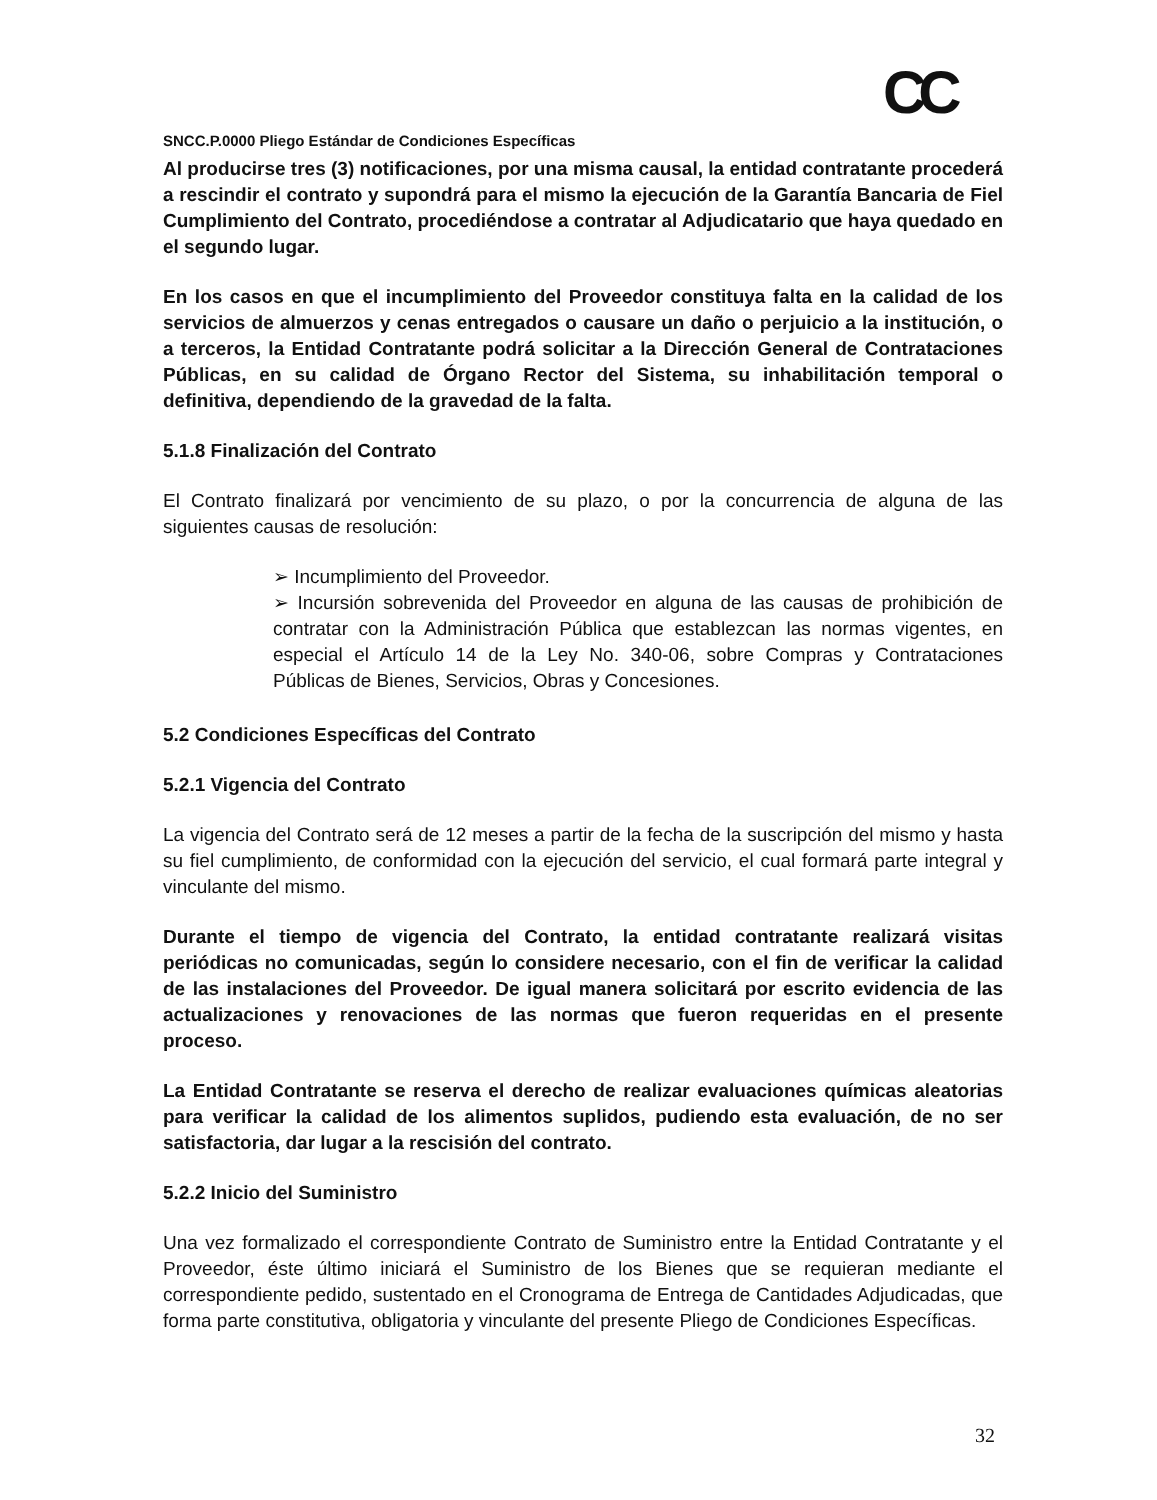CC
SNCC.P.0000 Pliego Estándar de Condiciones Específicas
Al producirse tres (3) notificaciones, por una misma causal, la entidad contratante procederá a rescindir el contrato y supondrá para el mismo la ejecución de la Garantía Bancaria de Fiel Cumplimiento del Contrato, procediéndose a contratar al Adjudicatario que haya quedado en el segundo lugar.
En los casos en que el incumplimiento del Proveedor constituya falta en la calidad de los servicios de almuerzos y cenas entregados o causare un daño o perjuicio a la institución, o a terceros, la Entidad Contratante podrá solicitar a la Dirección General de Contrataciones Públicas, en su calidad de Órgano Rector del Sistema, su inhabilitación temporal o definitiva, dependiendo de la gravedad de la falta.
5.1.8 Finalización del Contrato
El Contrato finalizará por vencimiento de su plazo, o por la concurrencia de alguna de las siguientes causas de resolución:
➢ Incumplimiento del Proveedor.
➢ Incursión sobrevenida del Proveedor en alguna de las causas de prohibición de contratar con la Administración Pública que establezcan las normas vigentes, en especial el Artículo 14 de la Ley No. 340-06, sobre Compras y Contrataciones Públicas de Bienes, Servicios, Obras y Concesiones.
5.2 Condiciones Específicas del Contrato
5.2.1 Vigencia del Contrato
La vigencia del Contrato será de 12 meses a partir de la fecha de la suscripción del mismo y hasta su fiel cumplimiento, de conformidad con la ejecución del servicio, el cual formará parte integral y vinculante del mismo.
Durante el tiempo de vigencia del Contrato, la entidad contratante realizará visitas periódicas no comunicadas, según lo considere necesario, con el fin de verificar la calidad de las instalaciones del Proveedor. De igual manera solicitará por escrito evidencia de las actualizaciones y renovaciones de las normas que fueron requeridas en el presente proceso.
La Entidad Contratante se reserva el derecho de realizar evaluaciones químicas aleatorias para verificar la calidad de los alimentos suplidos, pudiendo esta evaluación, de no ser satisfactoria, dar lugar a la rescisión del contrato.
5.2.2 Inicio del Suministro
Una vez formalizado el correspondiente Contrato de Suministro entre la Entidad Contratante y el Proveedor, éste último iniciará el Suministro de los Bienes que se requieran mediante el correspondiente pedido, sustentado en el Cronograma de Entrega de Cantidades Adjudicadas, que forma parte constitutiva, obligatoria y vinculante del presente Pliego de Condiciones Específicas.
32